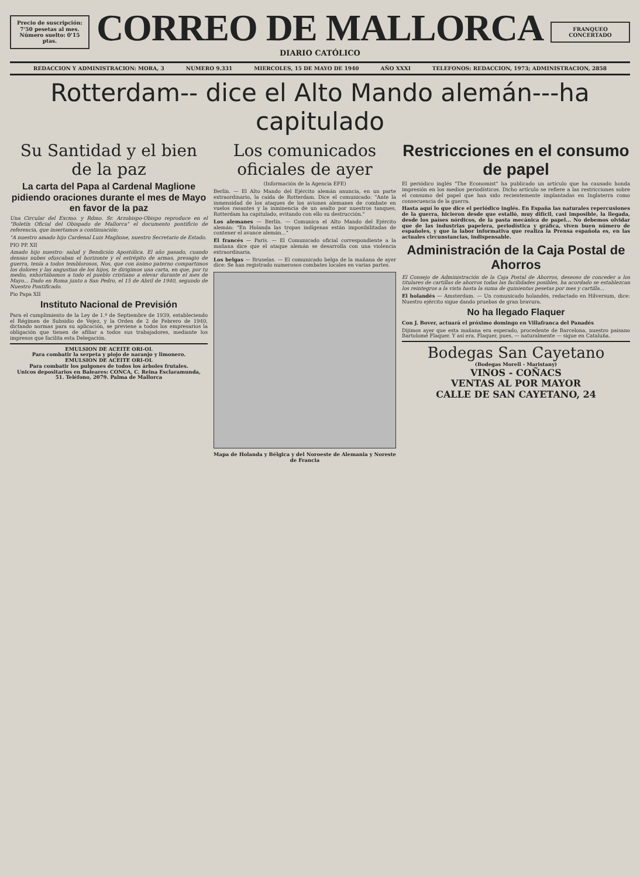Precio de suscripción: 7'50 pesetas al mes. Número suelto: 0'15 ptas.
CORREO DE MALLORCA
DIARIO CATÓLICO
FRANQUEO CONCERTADO
REDACCION Y ADMINISTRACION: MORA, 3 NUMERO 9.331 MIERCOLES, 15 DE MAYO DE 1940 AÑO XXXI TELEFONOS: REDACCION, 1973; ADMINISTRACION, 2858
Rotterdam-- dice el Alto Mando alemán---ha capitulado
Su Santidad y el bien de la paz
La carta del Papa al Cardenal Maglione pidiendo oraciones durante el mes de Mayo en favor de la paz
Una Circular del Excmo. y Rdmo. Sr. Arzobispo-Obispo reproduce en el "Boletín Oficial del Obispado de Mallorca" el documento pontificio de referencia, que insertamos a continuación:
"A nuestro amado hijo Cardenal Luis Maglione, nuestro Secretario de Estado.
PIO PP. XII
Amado hijo nuestro: salud y Bendición Apostólica. El año pasado, cuando densas nubes ofuscaban el horizonte y el estrépito de armas, presagio de guerra, tenía a todos temblorosos, Nos, que con ánimo paterno compartimos los dolores y las angustias de los hijos, te dirigimos una carta, en que, por tu medio, exhortábamos a todo el pueblo cristiano a elevar durante el mes de Mayo... Dado en Roma junto a San Pedro, el 15 de Abril de 1940, segundo de Nuestro Pontificado.
Pio Papa XII
Instituto Nacional de Previsión
Para el cumplimiento de la Ley de 1.º de Septiembre de 1939, estableciendo el Régimen de Subsidio de Vejez, y la Orden de 2 de Febrero de 1940, dictando normas para su aplicación, se previene a todos los empresarios la obligación que tienen de afiliar a todos sus trabajadores, mediante los impresos que facilita esta Delegación.
EMULSION DE ACEITE ORI-OL
Para combatir la serpeta y piojo de naranjo y limonero.
EMULSION DE ACEITE ORI-OL
Para combatir los pulgones de todos los árboles frutales.
Unicos depositarios en Baleares: CONCA, C. Reina Esclaramunda, 51. Teléfono, 2079. Palma de Mallorca
Los comunicados oficiales de ayer
(Información de la Agencia EFE)
Berlín. — El Alto Mando del Ejército alemán anuncia, en un parte extraordinario, la caída de Rotterdam. Dice el comunicado: "Ante la inmensidad de los ataques de los aviones alemanes de combate en vuelos rasantes y la inminencia de un asalto por nuestros tanques, Rotterdam ha capitulado, evitando con ello su destrucción."
Los alemanes — Berlín. — Comunica el Alto Mando del Ejército alemán: "En Holanda las tropas indígenas están imposibilitadas de contener el avance alemán..."
El francés — París. — El Comunicado oficial correspondiente a la mañana dice que el ataque alemán se desarrolla con una violencia extraordinaria.
Los belgas — Bruselas. — El comunicado belga de la mañana de ayer dice: Se han registrado numerosos combates locales en varias partes.
Mapa de Holanda y Bélgica y del Noroeste de Alemania y Noreste de Francia
Restricciones en el consumo de papel
El periódico inglés "The Economist" ha publicado un artículo que ha causado honda impresión en los medios periodísticos. Dicho artículo se refiere a las restricciones sobre el consumo del papel que han sido recientemente implantadas en Inglaterra como consecuencia de la guerra.
Hasta aquí lo que dice el periódico inglés. En España las naturales repercusiones de la guerra, hicieron desde que estalló, muy difícil, casi imposible, la llegada, desde los países nórdicos, de la pasta mecánica de papel... No debemos olvidar que de las industrias papelera, periodística y gráfica, viven buen número de españoles, y que la labor informativa que realiza la Prensa española es, en las actuales circunstancias, indispensable.
Administración de la Caja Postal de Ahorros
El Consejo de Administración de la Caja Postal de Ahorros, deseoso de conceder a los titulares de cartillas de ahorros todas las facilidades posibles, ha acordado se establezcan los reintegros a la vista hasta la suma de quinientas pesetas por mes y cartilla...
El holandés — Amsterdam. — Un comunicado holandés, redactado en Hilversum, dice: Nuestro ejército sigue dando pruebas de gran bravura.
No ha llegado Flaquer
Con J. Bover, actuará el próximo domingo en Villafranca del Panadés
Dijimos ayer que esta mañana era esperado, procedente de Barcelona, nuestro paisano Bartolomé Flaquer. Y así era. Flaquer, pues, — naturalmente — sigue en Cataluña.
Bodegas San Cayetano
(Bodegas Morell - Maristany)
VINOS - COÑACS
VENTAS AL POR MAYOR
CALLE DE SAN CAYETANO, 24